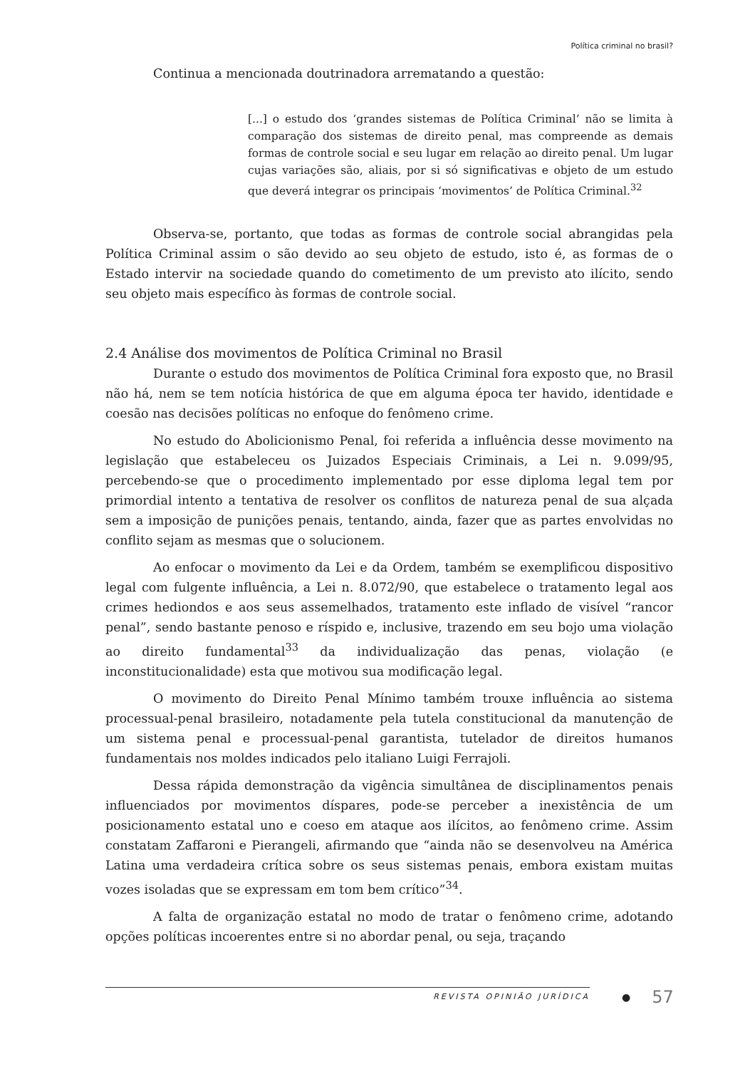Política criminal no brasil?
Continua a mencionada doutrinadora arrematando a questão:
[...] o estudo dos ‘grandes sistemas de Política Criminal’ não se limita à comparação dos sistemas de direito penal, mas compreende as demais formas de controle social e seu lugar em relação ao direito penal. Um lugar cujas variações são, aliais, por si só significativas e objeto de um estudo que deverá integrar os principais ‘movimentos’ de Política Criminal.<sup>32</sup>
Observa-se, portanto, que todas as formas de controle social abrangidas pela Política Criminal assim o são devido ao seu objeto de estudo, isto é, as formas de o Estado intervir na sociedade quando do cometimento de um previsto ato ilícito, sendo seu objeto mais específico às formas de controle social.
2.4 Análise dos movimentos de Política Criminal no Brasil
Durante o estudo dos movimentos de Política Criminal fora exposto que, no Brasil não há, nem se tem notícia histórica de que em alguma época ter havido, identidade e coesão nas decisões políticas no enfoque do fenômeno crime.
No estudo do Abolicionismo Penal, foi referida a influência desse movimento na legislação que estabeleceu os Juizados Especiais Criminais, a Lei n. 9.099/95, percebendo-se que o procedimento implementado por esse diploma legal tem por primordial intento a tentativa de resolver os conflitos de natureza penal de sua alçada sem a imposição de punições penais, tentando, ainda, fazer que as partes envolvidas no conflito sejam as mesmas que o solucionem.
Ao enfocar o movimento da Lei e da Ordem, também se exemplificou dispositivo legal com fulgente influência, a Lei n. 8.072/90, que estabelece o tratamento legal aos crimes hediondos e aos seus assemelhados, tratamento este inflado de visível “rancor penal”, sendo bastante penoso e ríspido e, inclusive, trazendo em seu bojo uma violação ao direito fundamental<sup>33</sup> da individualização das penas, violação (e inconstitucionalidade) esta que motivou sua modificação legal.
O movimento do Direito Penal Mínimo também trouxe influência ao sistema processual-penal brasileiro, notadamente pela tutela constitucional da manutenção de um sistema penal e processual-penal garantista, tutelador de direitos humanos fundamentais nos moldes indicados pelo italiano Luigi Ferrajoli.
Dessa rápida demonstração da vigência simultânea de disciplinamentos penais influenciados por movimentos díspares, pode-se perceber a inexistência de um posicionamento estatal uno e coeso em ataque aos ilícitos, ao fenômeno crime. Assim constatam Zaffaroni e Pierangeli, afirmando que “ainda não se desenvolveu na América Latina uma verdadeira crítica sobre os seus sistemas penais, embora existam muitas vozes isoladas que se expressam em tom bem crítico”<sup>34</sup>.
A falta de organização estatal no modo de tratar o fenômeno crime, adotando opções políticas incoerentes entre si no abordar penal, ou seja, traçando
REVISTA OPINIÃO JURÍDICA
●
57